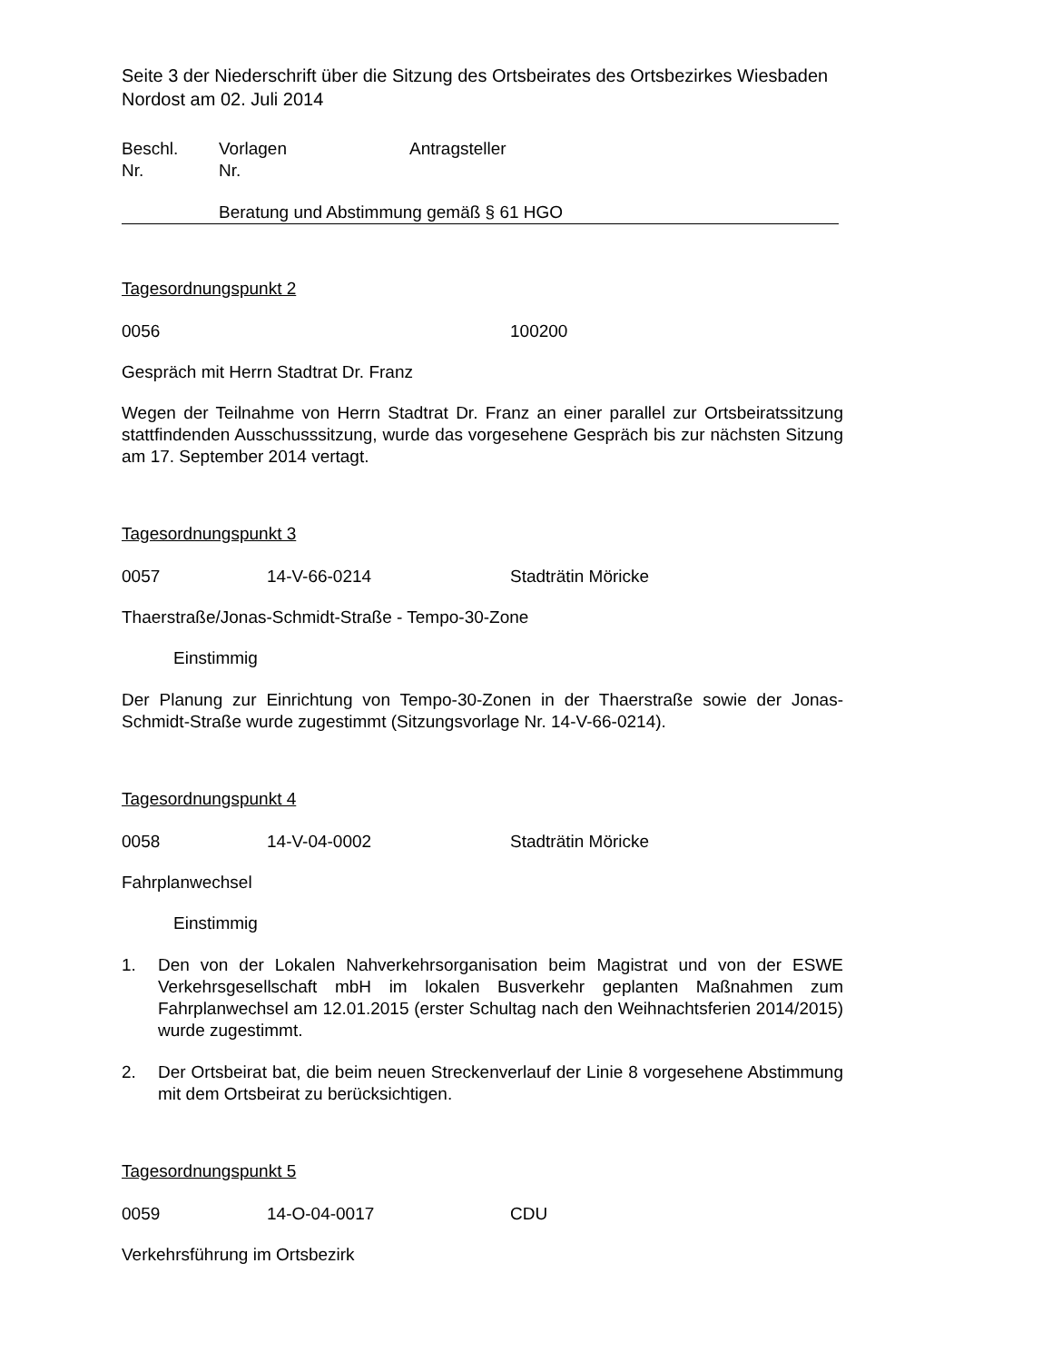Seite 3 der Niederschrift über die Sitzung des Ortsbeirates des Ortsbezirkes Wiesbaden Nordost am 02. Juli 2014
Beschl. Vorlagen Antragsteller
Nr. Nr.
Beratung und Abstimmung gemäß § 61 HGO
Tagesordnungspunkt 2
0056 100200
Gespräch mit Herrn Stadtrat Dr. Franz
Wegen der Teilnahme von Herrn Stadtrat Dr. Franz an einer parallel zur Ortsbeiratssitzung stattfindenden Ausschusssitzung, wurde das vorgesehene Gespräch bis zur nächsten Sitzung am 17. September 2014 vertagt.
Tagesordnungspunkt 3
0057 14-V-66-0214 Stadträtin Möricke
Thaerstraße/Jonas-Schmidt-Straße - Tempo-30-Zone
Einstimmig
Der Planung zur Einrichtung von Tempo-30-Zonen in der Thaerstraße sowie der Jonas-Schmidt-Straße wurde zugestimmt (Sitzungsvorlage Nr. 14-V-66-0214).
Tagesordnungspunkt 4
0058 14-V-04-0002 Stadträtin Möricke
Fahrplanwechsel
Einstimmig
1. Den von der Lokalen Nahverkehrsorganisation beim Magistrat und von der ESWE Verkehrsgesellschaft mbH im lokalen Busverkehr geplanten Maßnahmen zum Fahrplanwechsel am 12.01.2015 (erster Schultag nach den Weihnachtsferien 2014/2015) wurde zugestimmt.
2. Der Ortsbeirat bat, die beim neuen Streckenverlauf der Linie 8 vorgesehene Abstimmung mit dem Ortsbeirat zu berücksichtigen.
Tagesordnungspunkt 5
0059 14-O-04-0017 CDU
Verkehrsführung im Ortsbezirk